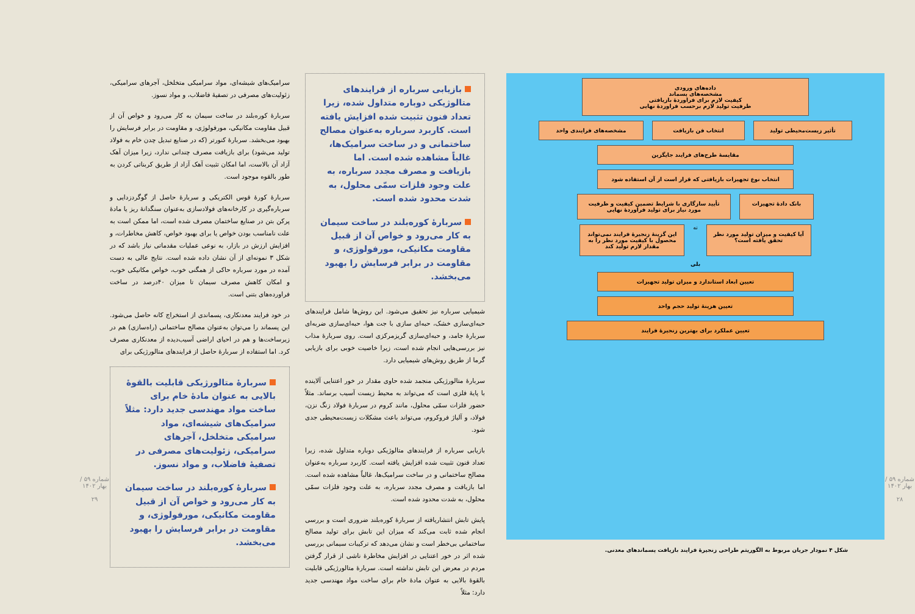شماره ۵۹ / بهار ۱۴۰۲
۲۸
داده‌های ورودی
مشخصه‌های پسماند
کیفیت لازم برای فراوردهٔ بازیافتی
ظرفیت تولید لازم برحسب فراوردهٔ نهایی
تأثیر زیست‌محیطی تولید انتخاب فن بازیافت مشخصه‌های فرایندی واحد
مقایسهٔ طرح‌های فرایند جایگزین
انتخاب نوع تجهیزات بازیافتی که قرار است از آن استفاده شود
بانک دادهٔ تجهیزات تأیید سازگاری با شرایط تضمین کیفیت و ظرفیت مورد نیاز برای تولید فراوردهٔ نهایی
آیا کیفیت و میزان تولید مورد نظر تحقق یافته است؟
نه
این گزینهٔ زنجیرهٔ فرایند نمی‌تواند محصول با کیفیت مورد نظر را به مقدار لازم تولید کند
بلی
تعیین ابعاد استاندارد و میزان تولید تجهیزات
تعیین هزینهٔ تولید حجم واحد
تعیین عملکرد برای بهترین زنجیرهٔ فرایند
شکل ۴ نمودار جریان مربوط به الگوریتم طراحی زنجیرهٔ فرایند بازیافت پسماندهای معدنی.
بازیابی سرباره از فرایندهای متالوژیکی دوباره متداول شده، زیرا تعداد فنون تثبیت شده افزایش یافته است. کاربرد سرباره به‌عنوان مصالح ساختمانی و در ساخت سرامیک‌ها، غالباً مشاهده شده است. اما بازیافت و مصرف مجدد سرباره، به علت وجود فلزات سمّی محلول، به شدت محدود شده است.
سربارهٔ کوره‌بلند در ساخت سیمان به کار می‌رود و خواص آن از قبیل مقاومت مکانیکی، مورفولوژی، و مقاومت در برابر فرسایش را بهبود می‌بخشد.
شیمیایی سرباره نیز تحقیق می‌شود. این روش‌ها شامل فرایندهای حبه‌ای‌سازی خشک، حبه‌ای سازی با جت هوا، حبه‌ای‌سازی ضربه‌ای سربارهٔ جامد، و حبه‌ای‌سازی گریزمرکزی است. روی سربارهٔ مذاب نیز بررسی‌هایی انجام شده است، زیرا خاصیت خوبی برای بازیابی گرما از طریق روش‌های شیمیایی دارد.
سربارهٔ متالورژیکی منجمد شده حاوی مقدار در خور اعتنایی آلاینده با پایهٔ فلزی است که می‌تواند به محیط زیست آسیب برساند. مثلاً حضور فلزات سمّی محلول، مانند کروم در سربارهٔ فولاد زنگ نزن، فولاد، و آلیاژ فروکروم، می‌تواند باعث مشکلات زیست‌محیطی جدی شود.
بازیابی سرباره از فرایندهای متالوژیکی دوباره متداول شده، زیرا تعداد فنون تثبیت شده افزایش یافته است. کاربرد سرباره به‌عنوان مصالح ساختمانی و در ساخت سرامیک‌ها، غالباً مشاهده شده است. اما بازیافت و مصرف مجدد سرباره، به علت وجود فلزات سمّی محلول، به شدت محدود شده است.
پایش تابش انتشاریافته از سربارهٔ کوره‌بلند ضروری است و بررسی انجام شده ثابت می‌کند که میزان این تابش برای تولید مصالح ساختمانی بی‌خطر است و نشان می‌دهد که ترکیبات سیمانی بررسی شده اثر در خور اعتنایی در افزایش مخاطرهٔ ناشی از قرار گرفتن مردم در معرض این تابش نداشته است. سربارهٔ متالورژیکی قابلیت بالقوهٔ بالایی به عنوان مادهٔ خام برای ساخت مواد مهندسی جدید دارد: مثلاً
سرامیک‌های شیشه‌ای، مواد سرامیکی متخلخل، آجرهای سرامیکی، زئولیت‌های مصرفی در تصفیهٔ فاضلاب، و مواد نسوز.
سربارهٔ کوره‌بلند در ساخت سیمان به کار می‌رود و خواص آن از قبیل مقاومت مکانیکی، مورفولوژی، و مقاومت در برابر فرسایش را بهبود می‌بخشد. سربارهٔ کنورتر (که در صنایع تبدیل چدن خام به فولاد تولید می‌شود) برای بازیافت مصرف چندانی ندارد، زیرا میزان آهک آزاد آن بالاست، اما امکان تثبیت آهک آزاد از طریق کربناتی کردن به طور بالقوه موجود است.
سربارهٔ کورهٔ قوس الکتریکی و سربارهٔ حاصل از گوگردزدایی و سرباره‌گیری در کارخانه‌های فولادسازی به‌عنوان سنگدانهٔ ریز یا مادهٔ پرکن بتن در صنایع ساختمان مصرف شده است، اما ممکن است به علت نامناسب بودن خواص یا برای بهبود خواص، کاهش مخاطرات، و افزایش ارزش در بازار، به نوعی عملیات مقدماتی نیاز باشد که در شکل ۳ نمونه‌ای از آن نشان داده شده است. نتایج عالی به دست آمده در مورد سرباره حاکی از همگنی خوب، خواص مکانیکی خوب، و امکان کاهش مصرف سیمان تا میزان ۴۰درصد در ساخت فراورده‌های بتنی است.
در خود فرایند معدنکاری، پسماندی از استخراج کانه حاصل می‌شود. این پسماند را می‌توان به‌عنوان مصالح ساختمانی (راه‌سازی) هم در زیرساخت‌ها و هم در احیای اراضی آسیب‌دیده از معدنکاری مصرف کرد. اما استفاده از سربارهٔ حاصل از فرایندهای متالورژیکی برای
سربارهٔ متالورژیکی قابلیت بالقوهٔ بالایی به عنوان مادهٔ خام برای ساخت مواد مهندسی جدید دارد: مثلاً سرامیک‌های شیشه‌ای، مواد سرامیکی متخلخل، آجرهای سرامیکی، زئولیت‌های مصرفی در تصفیهٔ فاضلاب، و مواد نسوز.
سربارهٔ کوره‌بلند در ساخت سیمان به کار می‌رود و خواص آن از قبیل مقاومت مکانیکی، مورفولوژی، و مقاومت در برابر فرسایش را بهبود می‌بخشد.
شماره ۵۹ / بهار ۱۴۰۲
۲۹